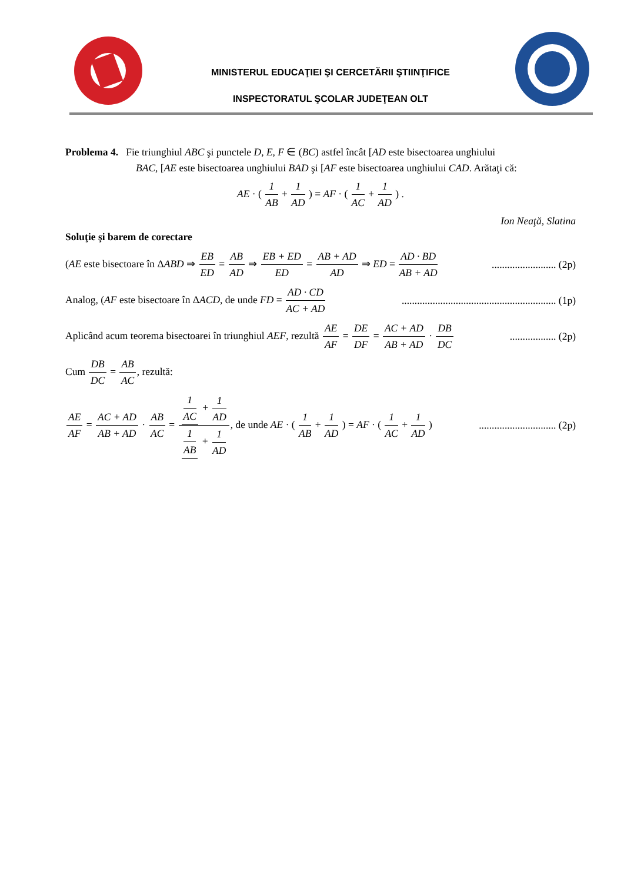MINISTERUL EDUCAŢIEI ŞI CERCETĂRII ŞTIINŢIFICE
INSPECTORATUL ŞCOLAR JUDEŢEAN OLT
Problema 4. Fie triunghiul ABC şi punctele D, E, F ∈ (BC) astfel încât [AD este bisectoarea unghiului
BAC, [AE este bisectoarea unghiului BAD şi [AF este bisectoarea unghiului CAD. Arătaţi că:
AE · ( 1 AB + 1 AD ) = AF · ( 1 AC + 1 AD ) .
Ion Neaţă, Slatina
Soluţie şi barem de corectare
(AE este bisectoare în ΔABD ⇒ EB ED = AB AD ⇒ EB + ED ED = AB + AD AD ⇒ ED = AD · BD AB + AD......................... (2p)
Analog, (AF este bisectoare în ΔACD, de unde FD = AD · CD AC + AD............................................................ (1p)
Aplicând acum teorema bisectoarei în triunghiul AEF, rezultă AE AF = DE DF = AC + AD AB + AD · DB DC.................. (2p)
Cum DB DC = AB AC, rezultă:
AE AF = AC + AD AB + AD · AB AC = 1 AC + 1 AD 1 AB + 1 AD, de unde AE · ( 1 AB + 1 AD ) = AF · ( 1 AC + 1 AD ).............................. (2p)